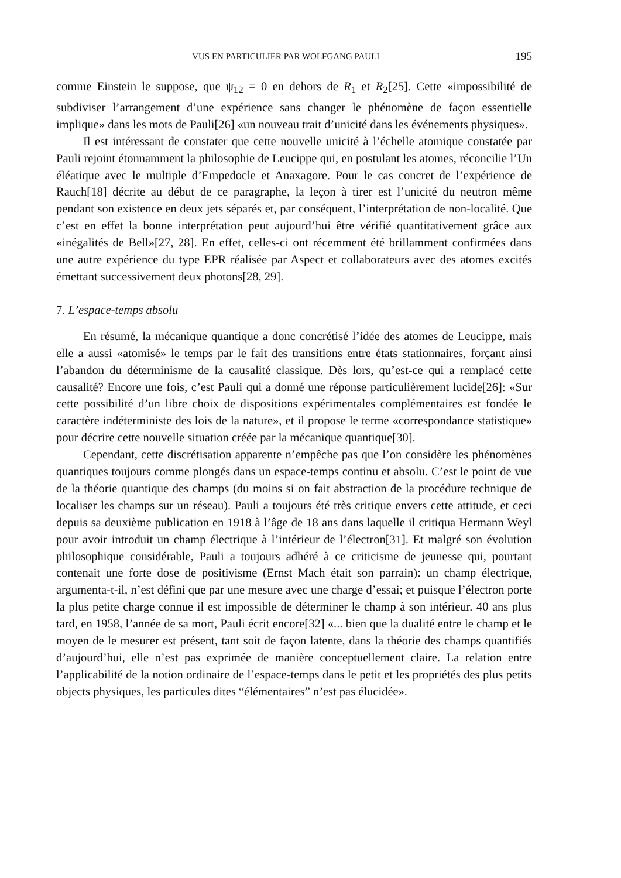VUS EN PARTICULIER PAR WOLFGANG PAULI 195
comme Einstein le suppose, que ψ<sub>12</sub> = 0 en dehors de R<sub>1</sub> et R<sub>2</sub>[25]. Cette «impossibilité de subdiviser l’arrangement d’une expérience sans changer le phénomène de façon essentielle implique» dans les mots de Pauli[26] «un nouveau trait d’unicité dans les événements physiques».
Il est intéressant de constater que cette nouvelle unicité à l’échelle atomique constatée par Pauli rejoint étonnamment la philosophie de Leucippe qui, en postulant les atomes, réconcilie l’Un éléatique avec le multiple d’Empedocle et Anaxagore. Pour le cas concret de l’expérience de Rauch[18] décrite au début de ce paragraphe, la leçon à tirer est l’unicité du neutron même pendant son existence en deux jets séparés et, par conséquent, l’interprétation de non-localité. Que c’est en effet la bonne interprétation peut aujourd’hui être vérifié quantitativement grâce aux «inégalités de Bell»[27, 28]. En effet, celles-ci ont récemment été brillamment confirmées dans une autre expérience du type EPR réalisée par Aspect et collaborateurs avec des atomes excités émettant successivement deux photons[28, 29].
7. L’espace-temps absolu
En résumé, la mécanique quantique a donc concrétisé l’idée des atomes de Leucippe, mais elle a aussi «atomisé» le temps par le fait des transitions entre états stationnaires, forçant ainsi l’abandon du déterminisme de la causalité classique. Dès lors, qu’est-ce qui a remplacé cette causalité? Encore une fois, c’est Pauli qui a donné une réponse particulièrement lucide[26]: «Sur cette possibilité d’un libre choix de dispositions expérimentales complémentaires est fondée le caractère indéterministe des lois de la nature», et il propose le terme «correspondance statistique» pour décrire cette nouvelle situation créée par la mécanique quantique[30].
Cependant, cette discrétisation apparente n’empêche pas que l’on considère les phénomènes quantiques toujours comme plongés dans un espace-temps continu et absolu. C’est le point de vue de la théorie quantique des champs (du moins si on fait abstraction de la procédure technique de localiser les champs sur un réseau). Pauli a toujours été très critique envers cette attitude, et ceci depuis sa deuxième publication en 1918 à l’âge de 18 ans dans laquelle il critiqua Hermann Weyl pour avoir introduit un champ électrique à l’intérieur de l’électron[31]. Et malgré son évolution philosophique considérable, Pauli a toujours adhéré à ce criticisme de jeunesse qui, pourtant contenait une forte dose de positivisme (Ernst Mach était son parrain): un champ électrique, argumenta-t-il, n’est défini que par une mesure avec une charge d’essai; et puisque l’électron porte la plus petite charge connue il est impossible de déterminer le champ à son intérieur. 40 ans plus tard, en 1958, l’année de sa mort, Pauli écrit encore[32] «... bien que la dualité entre le champ et le moyen de le mesurer est présent, tant soit de façon latente, dans la théorie des champs quantifiés d’aujourd’hui, elle n’est pas exprimée de manière conceptuellement claire. La relation entre l’applicabilité de la notion ordinaire de l’espace-temps dans le petit et les propriétés des plus petits objects physiques, les particules dites “élémentaires” n’est pas élucidée».